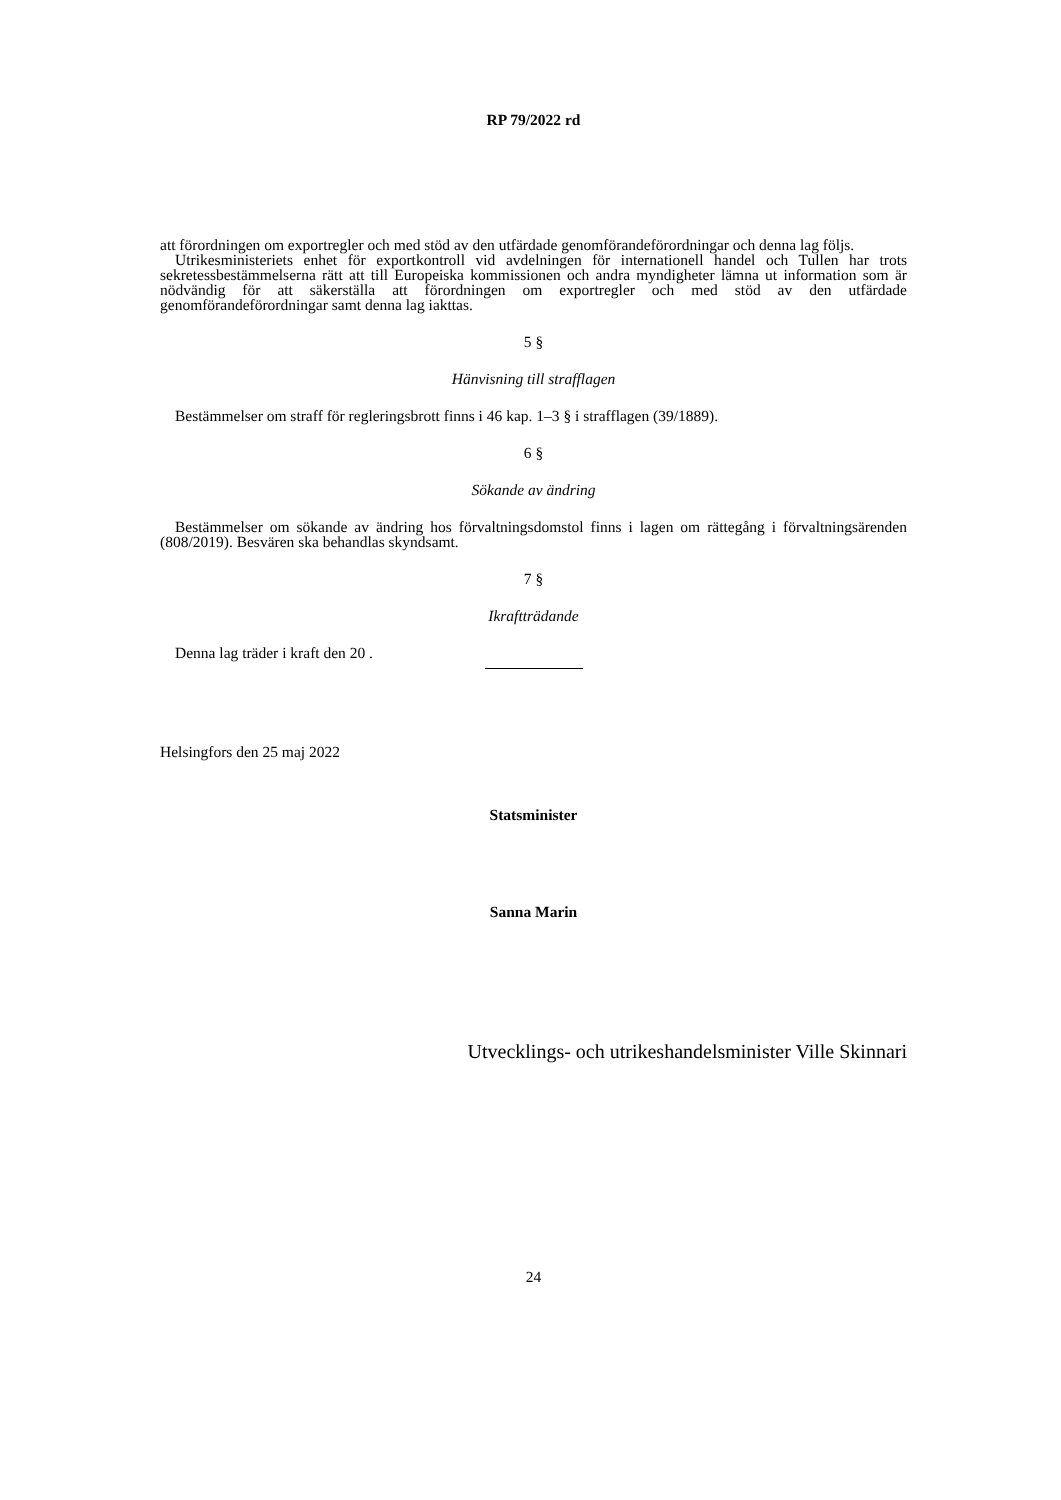RP 79/2022 rd
att förordningen om exportregler och med stöd av den utfärdade genomförandeförordningar och denna lag följs.
Utrikesministeriets enhet för exportkontroll vid avdelningen för internationell handel och Tullen har trots sekretessbestämmelserna rätt att till Europeiska kommissionen och andra myndigheter lämna ut information som är nödvändig för att säkerställa att förordningen om exportregler och med stöd av den utfärdade genomförandeförordningar samt denna lag iakttas.
5 §
Hänvisning till strafflagen
Bestämmelser om straff för regleringsbrott finns i 46 kap. 1–3 § i strafflagen (39/1889).
6 §
Sökande av ändring
Bestämmelser om sökande av ändring hos förvaltningsdomstol finns i lagen om rättegång i förvaltningsärenden (808/2019). Besvären ska behandlas skyndsamt.
7 §
Ikraftträdande
Denna lag träder i kraft den 20 .
Helsingfors den 25 maj 2022
Statsminister
Sanna Marin
Utvecklings- och utrikeshandelsminister Ville Skinnari
24